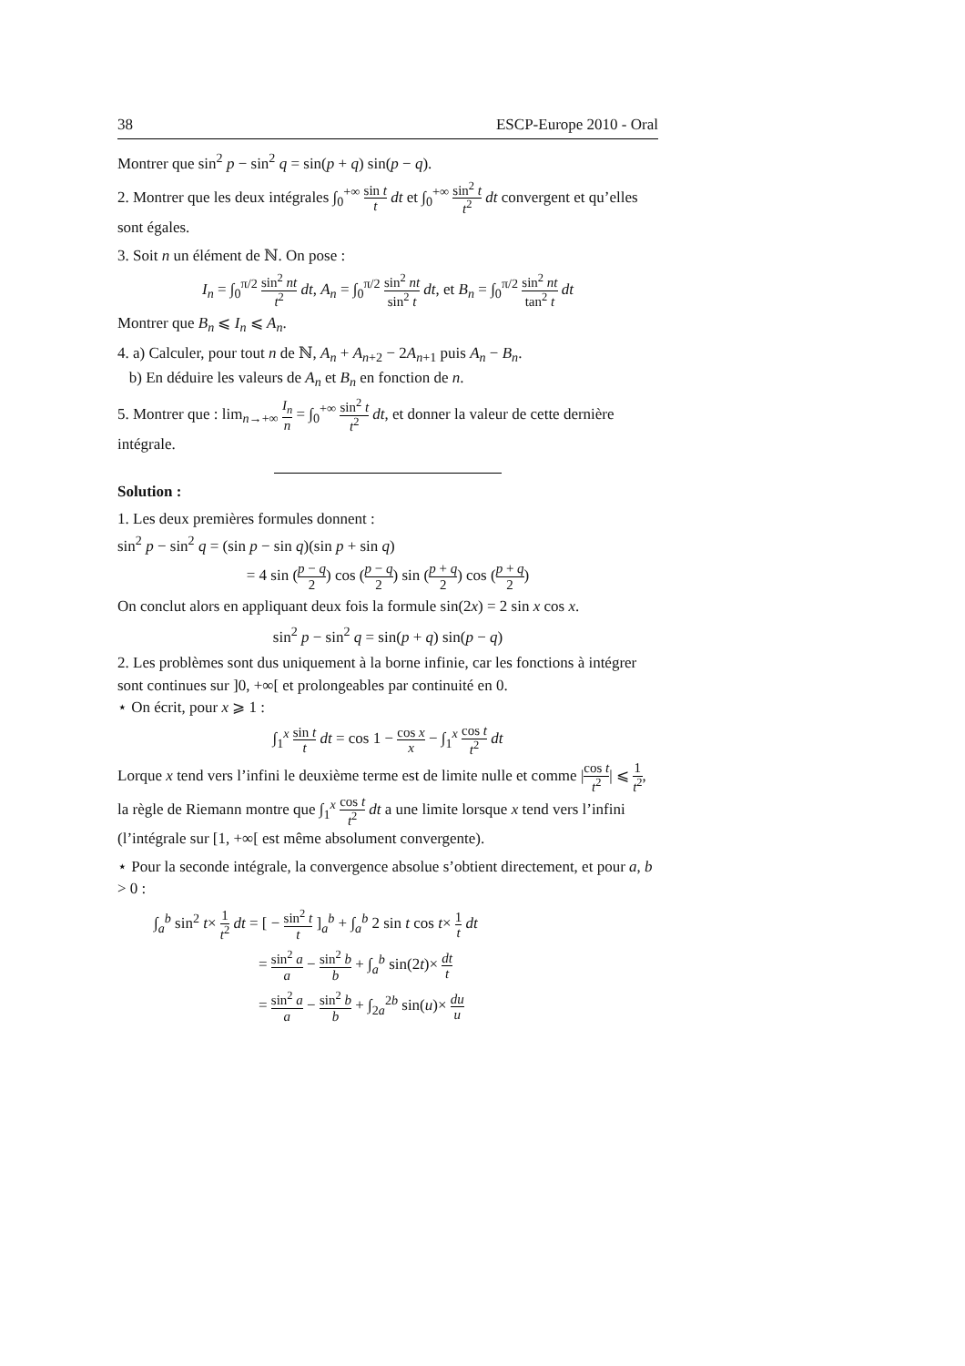38 ESCP-Europe 2010 - Oral
Montrer que sin<sup>2</sup> p − sin<sup>2</sup> q = sin(p + q) sin(p − q).
2. Montrer que les deux intégrales ∫<sub>0</sub><sup>+∞</sup> sin t t dt et ∫<sub>0</sub><sup>+∞</sup> sin<sup>2</sup> t t<sup>2</sup> dt convergent et qu’elles sont égales.
3. Soit n un élément de ℕ. On pose :
I<sub>n</sub> = ∫<sub>0</sub><sup>π/2</sup> sin<sup>2</sup> nt t<sup>2</sup> dt, A<sub>n</sub> = ∫<sub>0</sub><sup>π/2</sup> sin<sup>2</sup> nt sin<sup>2</sup> t dt, et B<sub>n</sub> = ∫<sub>0</sub><sup>π/2</sup> sin<sup>2</sup> nt tan<sup>2</sup> t dt
Montrer que B<sub>n</sub> ⩽ I<sub>n</sub> ⩽ A<sub>n</sub>.
4. a) Calculer, pour tout n de ℕ, A<sub>n</sub> + A<sub>n+2</sub> − 2A<sub>n+1</sub> puis A<sub>n</sub> − B<sub>n</sub>.
b) En déduire les valeurs de A<sub>n</sub> et B<sub>n</sub> en fonction de n.
5. Montrer que : lim<sub>n→+∞</sub> I<sub>n</sub> n = ∫<sub>0</sub><sup>+∞</sup> sin<sup>2</sup> t t<sup>2</sup> dt, et donner la valeur de cette dernière intégrale.
Solution :
1. Les deux premières formules donnent :
sin<sup>2</sup> p − sin<sup>2</sup> q = (sin p − sin q)(sin p + sin q)
= 4 sin (p − q 2) cos (p − q 2) sin (p + q 2) cos (p + q 2)
On conclut alors en appliquant deux fois la formule sin(2x) = 2 sin x cos x.
sin<sup>2</sup> p − sin<sup>2</sup> q = sin(p + q) sin(p − q)
2. Les problèmes sont dus uniquement à la borne infinie, car les fonctions à intégrer sont continues sur ]0, +∞[ et prolongeables par continuité en 0.
⋆ On écrit, pour x ⩾ 1 :
∫<sub>1</sub><sup>x</sup> sin t t dt = cos 1 − cos x x − ∫<sub>1</sub><sup>x</sup> cos t t<sup>2</sup> dt
Lorque x tend vers l’infini le deuxième terme est de limite nulle et comme |cos t t<sup>2</sup>| ⩽ 1 t<sup>2</sup>, la règle de Riemann montre que ∫<sub>1</sub><sup>x</sup> cos t t<sup>2</sup> dt a une limite lorsque x tend vers l’infini (l’intégrale sur [1, +∞[ est même absolument convergente).
⋆ Pour la seconde intégrale, la convergence absolue s’obtient directement, et pour a, b > 0 :
∫<sub>a</sub><sup>b</sup> sin<sup>2</sup> t× 1 t<sup>2</sup> dt = [ − sin<sup>2</sup> t t ]<sub>a</sub><sup>b</sup> + ∫<sub>a</sub><sup>b</sup> 2 sin t cos t× 1 t dt
= sin<sup>2</sup> a a − sin<sup>2</sup> b b + ∫<sub>a</sub><sup>b</sup> sin(2t)× dt t
= sin<sup>2</sup> a a − sin<sup>2</sup> b b + ∫<sub>2a</sub><sup>2b</sup> sin(u)× du u